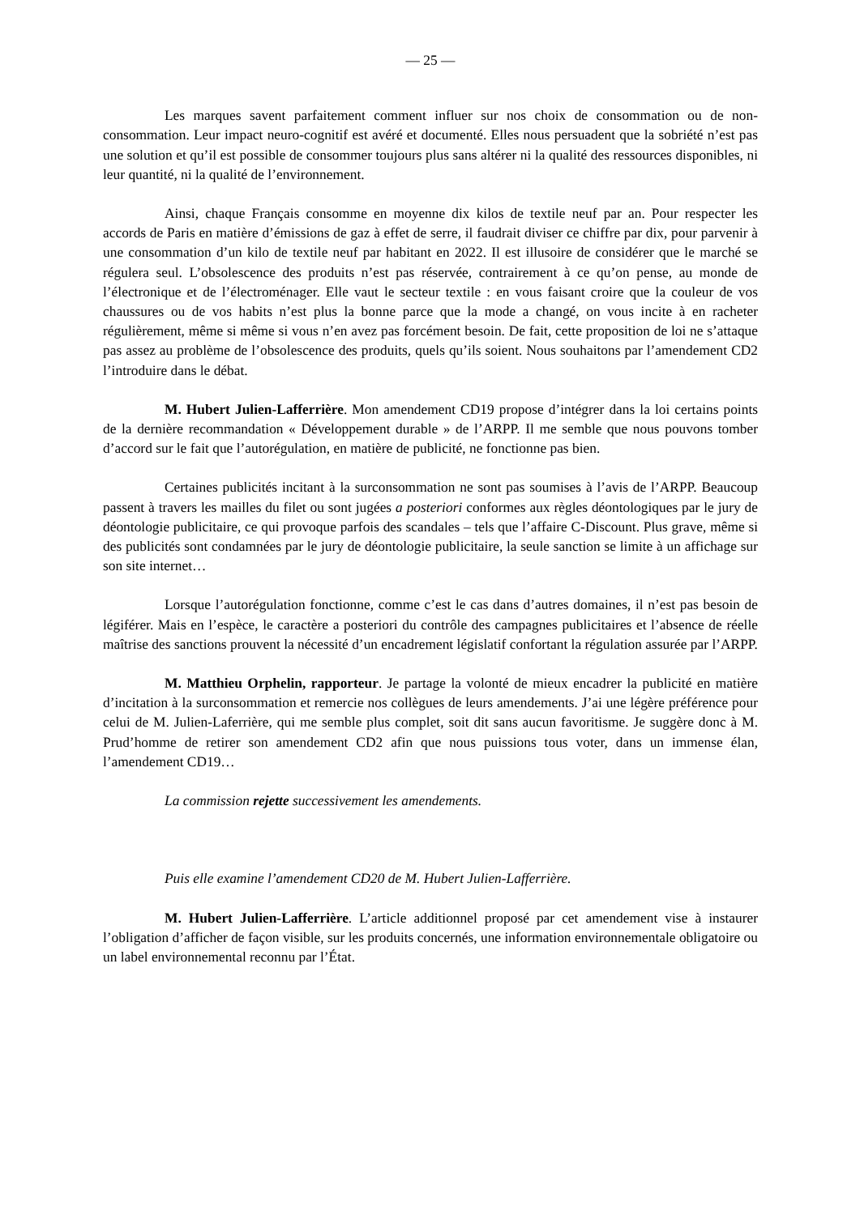— 25 —
Les marques savent parfaitement comment influer sur nos choix de consommation ou de non-consommation. Leur impact neuro-cognitif est avéré et documenté. Elles nous persuadent que la sobriété n’est pas une solution et qu’il est possible de consommer toujours plus sans altérer ni la qualité des ressources disponibles, ni leur quantité, ni la qualité de l’environnement.
Ainsi, chaque Français consomme en moyenne dix kilos de textile neuf par an. Pour respecter les accords de Paris en matière d’émissions de gaz à effet de serre, il faudrait diviser ce chiffre par dix, pour parvenir à une consommation d’un kilo de textile neuf par habitant en 2022. Il est illusoire de considérer que le marché se régulera seul. L’obsolescence des produits n’est pas réservée, contrairement à ce qu’on pense, au monde de l’électronique et de l’électroménager. Elle vaut le secteur textile : en vous faisant croire que la couleur de vos chaussures ou de vos habits n’est plus la bonne parce que la mode a changé, on vous incite à en racheter régulièrement, même si même si vous n’en avez pas forcément besoin. De fait, cette proposition de loi ne s’attaque pas assez au problème de l’obsolescence des produits, quels qu’ils soient. Nous souhaitons par l’amendement CD2 l’introduire dans le débat.
M. Hubert Julien-Lafferrière. Mon amendement CD19 propose d’intégrer dans la loi certains points de la dernière recommandation « Développement durable » de l’ARPP. Il me semble que nous pouvons tomber d’accord sur le fait que l’autorégulation, en matière de publicité, ne fonctionne pas bien.
Certaines publicités incitant à la surconsommation ne sont pas soumises à l’avis de l’ARPP. Beaucoup passent à travers les mailles du filet ou sont jugées a posteriori conformes aux règles déontologiques par le jury de déontologie publicitaire, ce qui provoque parfois des scandales – tels que l’affaire C-Discount. Plus grave, même si des publicités sont condamnées par le jury de déontologie publicitaire, la seule sanction se limite à un affichage sur son site internet…
Lorsque l’autorégulation fonctionne, comme c’est le cas dans d’autres domaines, il n’est pas besoin de légiférer. Mais en l’espèce, le caractère a posteriori du contrôle des campagnes publicitaires et l’absence de réelle maîtrise des sanctions prouvent la nécessité d’un encadrement législatif confortant la régulation assurée par l’ARPP.
M. Matthieu Orphelin, rapporteur. Je partage la volonté de mieux encadrer la publicité en matière d’incitation à la surconsommation et remercie nos collègues de leurs amendements. J’ai une légère préférence pour celui de M. Julien-Laferrière, qui me semble plus complet, soit dit sans aucun favoritisme. Je suggère donc à M. Prud’homme de retirer son amendement CD2 afin que nous puissions tous voter, dans un immense élan, l’amendement CD19…
La commission rejette successivement les amendements.
Puis elle examine l’amendement CD20 de M. Hubert Julien-Lafferrière.
M. Hubert Julien-Lafferrière. L’article additionnel proposé par cet amendement vise à instaurer l’obligation d’afficher de façon visible, sur les produits concernés, une information environnementale obligatoire ou un label environnemental reconnu par l’État.